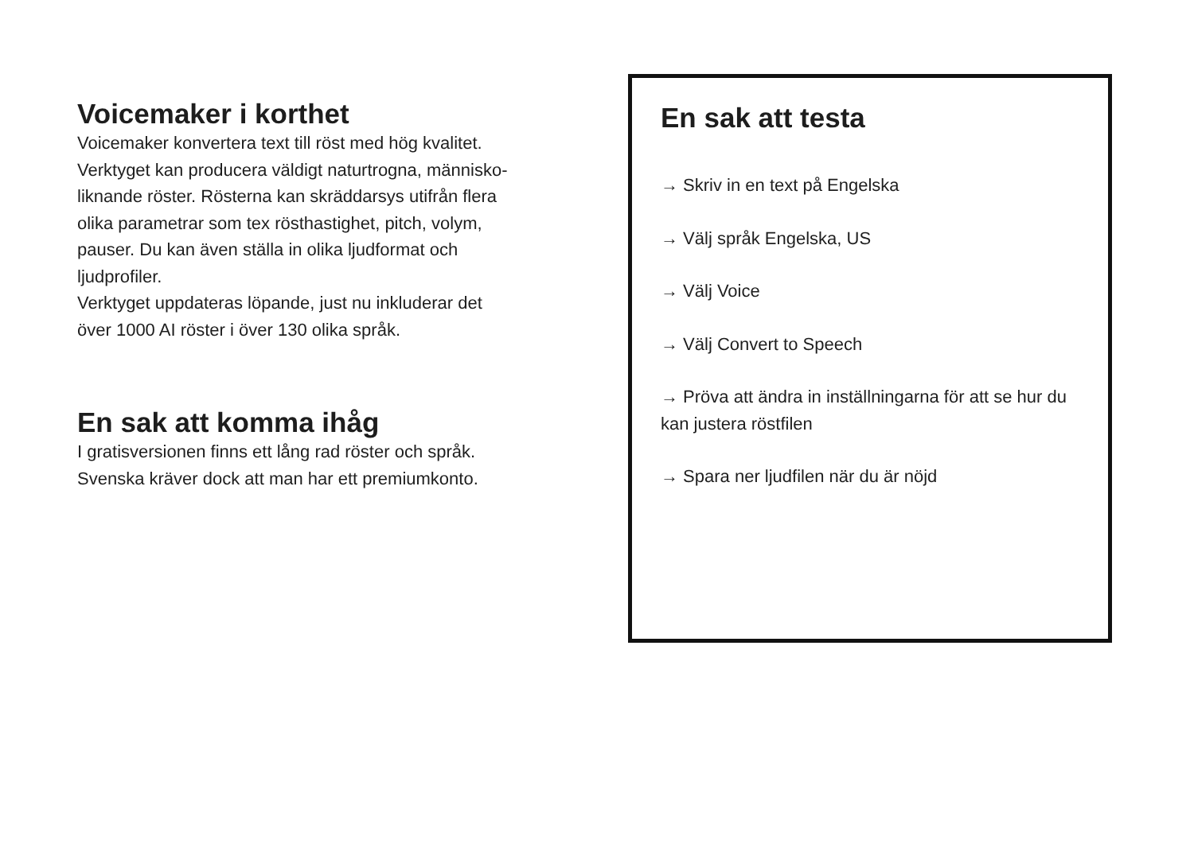Voicemaker i korthet
Voicemaker konvertera text till röst med hög kvalitet.
Verktyget kan producera väldigt naturtrogna, människo-
liknande röster. Rösterna kan skräddarsys utifrån flera
olika parametrar som tex rösthastighet, pitch, volym,
pauser. Du kan även ställa in olika ljudformat och
ljudprofiler.
Verktyget uppdateras löpande, just nu inkluderar det
över 1000 AI röster i över 130 olika språk.
En sak att komma ihåg
I gratisversionen finns ett lång rad röster och språk.
Svenska kräver dock att man har ett premiumkonto.
En sak att testa
→ Skriv in en text på Engelska
→ Välj språk Engelska, US
→ Välj Voice
→ Välj Convert to Speech
→ Pröva att ändra in inställningarna för att se hur du kan justera röstfilen
→ Spara ner ljudfilen när du är nöjd